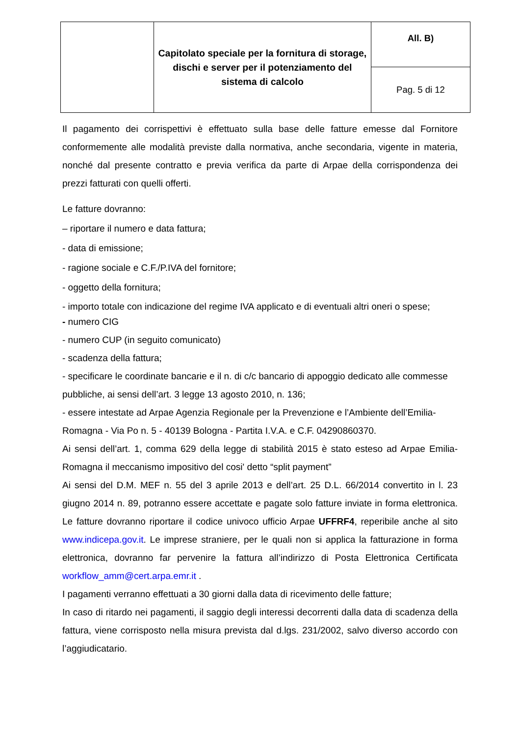| | Capitolato speciale per la fornitura di storage, dischi e server per il potenziamento del sistema di calcolo | All. B) |
| | | Pag. 5 di 12 |
Il pagamento dei corrispettivi è effettuato sulla base delle fatture emesse dal Fornitore conformemente alle modalità previste dalla normativa, anche secondaria, vigente in materia, nonché dal presente contratto e previa verifica da parte di Arpae della corrispondenza dei prezzi fatturati con quelli offerti.
Le fatture dovranno:
– riportare il numero e data fattura;
- data di emissione;
- ragione sociale e C.F./P.IVA del fornitore;
- oggetto della fornitura;
- importo totale con indicazione del regime IVA applicato e di eventuali altri oneri o spese;
- numero CIG
- numero CUP (in seguito comunicato)
- scadenza della fattura;
- specificare le coordinate bancarie e il n. di c/c bancario di appoggio dedicato alle commesse pubbliche, ai sensi dell’art. 3 legge 13 agosto 2010, n. 136;
- essere intestate ad Arpae Agenzia Regionale per la Prevenzione e l’Ambiente dell’Emilia-Romagna - Via Po n. 5 - 40139 Bologna - Partita I.V.A. e C.F. 04290860370.
Ai sensi dell’art. 1, comma 629 della legge di stabilità 2015 è stato esteso ad Arpae Emilia-Romagna il meccanismo impositivo del cosi' detto “split payment”
Ai sensi del D.M. MEF n. 55 del 3 aprile 2013 e dell’art. 25 D.L. 66/2014 convertito in l. 23 giugno 2014 n. 89, potranno essere accettate e pagate solo fatture inviate in forma elettronica. Le fatture dovranno riportare il codice univoco ufficio Arpae UFFRF4, reperibile anche al sito www.indicepa.gov.it. Le imprese straniere, per le quali non si applica la fatturazione in forma elettronica, dovranno far pervenire la fattura all’indirizzo di Posta Elettronica Certificata workflow_amm@cert.arpa.emr.it .
I pagamenti verranno effettuati a 30 giorni dalla data di ricevimento delle fatture;
In caso di ritardo nei pagamenti, il saggio degli interessi decorrenti dalla data di scadenza della fattura, viene corrisposto nella misura prevista dal d.lgs. 231/2002, salvo diverso accordo con l’aggiudicatario.